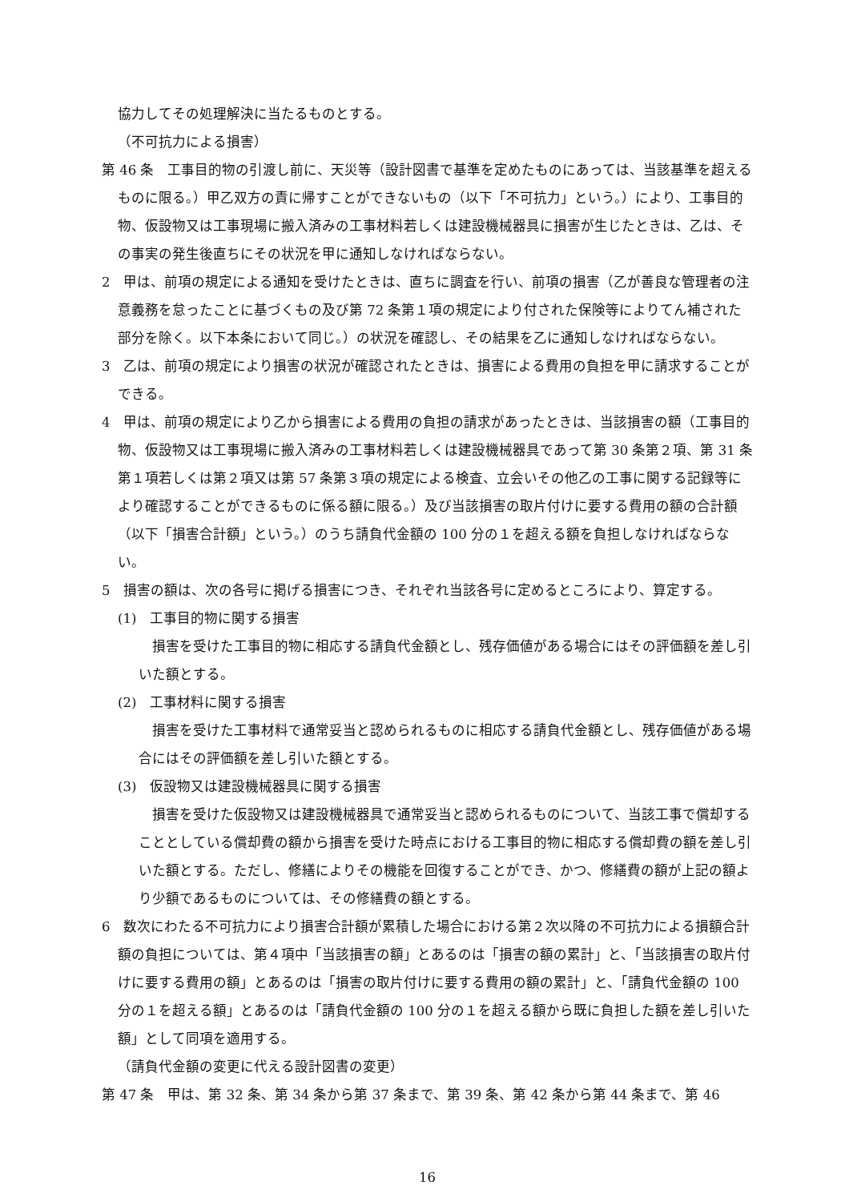協力してその処理解決に当たるものとする。
（不可抗力による損害）
第 46 条　工事目的物の引渡し前に、天災等（設計図書で基準を定めたものにあっては、当該基準を超えるものに限る。）甲乙双方の責に帰すことができないもの（以下「不可抗力」という。）により、工事目的物、仮設物又は工事現場に搬入済みの工事材料若しくは建設機械器具に損害が生じたときは、乙は、その事実の発生後直ちにその状況を甲に通知しなければならない。
2　甲は、前項の規定による通知を受けたときは、直ちに調査を行い、前項の損害（乙が善良な管理者の注意義務を怠ったことに基づくもの及び第 72 条第１項の規定により付された保険等によりてん補された部分を除く。以下本条において同じ。）の状況を確認し、その結果を乙に通知しなければならない。
3　乙は、前項の規定により損害の状況が確認されたときは、損害による費用の負担を甲に請求することができる。
4　甲は、前項の規定により乙から損害による費用の負担の請求があったときは、当該損害の額（工事目的物、仮設物又は工事現場に搬入済みの工事材料若しくは建設機械器具であって第 30 条第２項、第 31 条第１項若しくは第２項又は第 57 条第３項の規定による検査、立会いその他乙の工事に関する記録等により確認することができるものに係る額に限る。）及び当該損害の取片付けに要する費用の額の合計額（以下「損害合計額」という。）のうち請負代金額の 100 分の１を超える額を負担しなければならない。
5　損害の額は、次の各号に掲げる損害につき、それぞれ当該各号に定めるところにより、算定する。
(1)　工事目的物に関する損害
　損害を受けた工事目的物に相応する請負代金額とし、残存価値がある場合にはその評価額を差し引いた額とする。
(2)　工事材料に関する損害
　損害を受けた工事材料で通常妥当と認められるものに相応する請負代金額とし、残存価値がある場合にはその評価額を差し引いた額とする。
(3)　仮設物又は建設機械器具に関する損害
　損害を受けた仮設物又は建設機械器具で通常妥当と認められるものについて、当該工事で償却することとしている償却費の額から損害を受けた時点における工事目的物に相応する償却費の額を差し引いた額とする。ただし、修繕によりその機能を回復することができ、かつ、修繕費の額が上記の額より少額であるものについては、その修繕費の額とする。
6　数次にわたる不可抗力により損害合計額が累積した場合における第２次以降の不可抗力による損額合計額の負担については、第４項中「当該損害の額」とあるのは「損害の額の累計」と、「当該損害の取片付けに要する費用の額」とあるのは「損害の取片付けに要する費用の額の累計」と、「請負代金額の 100 分の１を超える額」とあるのは「請負代金額の 100 分の１を超える額から既に負担した額を差し引いた額」として同項を適用する。
（請負代金額の変更に代える設計図書の変更）
第 47 条　甲は、第 32 条、第 34 条から第 37 条まで、第 39 条、第 42 条から第 44 条まで、第 46
16